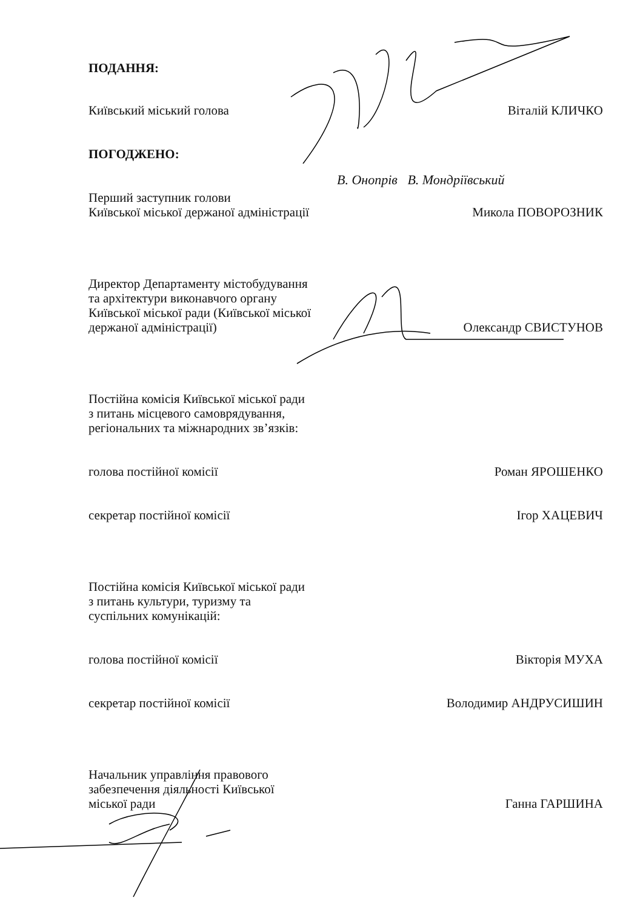ПОДАННЯ:
Київський міський голова Віталій КЛИЧКО
ПОГОДЖЕНО:
В. Онопрів В. Мондріївський
Перший заступник голови
Київської міської держаної адміністрації Микола ПОВОРОЗНИК
Директор Департаменту містобудування
та архітектури виконавчого органу
Київської міської ради (Київської міської
держаної адміністрації) Олександр СВИСТУНОВ
Постійна комісія Київської міської ради
з питань місцевого самоврядування,
регіональних та міжнародних зв’язків:
голова постійної комісії Роман ЯРОШЕНКО
секретар постійної комісії Ігор ХАЦЕВИЧ
Постійна комісія Київської міської ради
з питань культури, туризму та
суспільних комунікацій:
голова постійної комісії Вікторія МУХА
секретар постійної комісії Володимир АНДРУСИШИН
Начальник управління правового
забезпечення діяльності Київської
міської ради Ганна ГАРШИНА